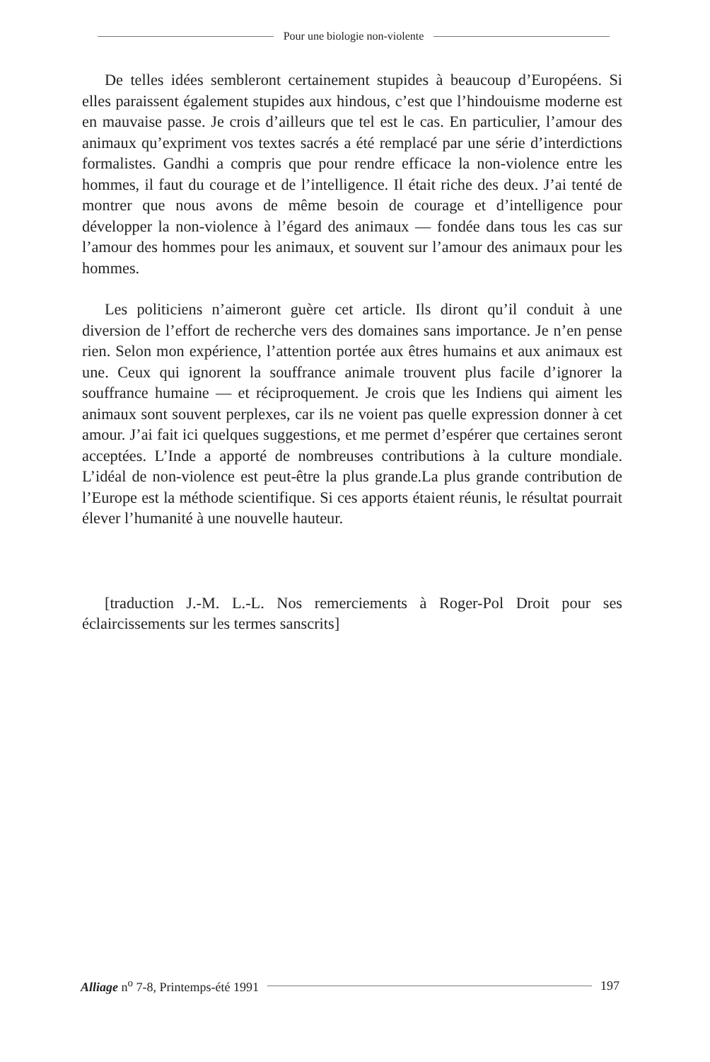Pour une biologie non-violente
De telles idées sembleront certainement stupides à beaucoup d’Européens. Si elles paraissent également stupides aux hindous, c’est que l’hindouisme moderne est en mauvaise passe. Je crois d’ailleurs que tel est le cas. En particulier, l’amour des animaux qu’expriment vos textes sacrés a été remplacé par une série d’interdictions formalistes. Gandhi a compris que pour rendre efficace la non-violence entre les hommes, il faut du courage et de l’intelligence. Il était riche des deux. J’ai tenté de montrer que nous avons de même besoin de courage et d’intelligence pour développer la non-violence à l’égard des animaux — fondée dans tous les cas sur l’amour des hommes pour les animaux, et souvent sur l’amour des animaux pour les hommes.
Les politiciens n’aimeront guère cet article. Ils diront qu’il conduit à une diversion de l’effort de recherche vers des domaines sans importance. Je n’en pense rien. Selon mon expérience, l’attention portée aux êtres humains et aux animaux est une. Ceux qui ignorent la souffrance animale trouvent plus facile d’ignorer la souffrance humaine — et réciproquement. Je crois que les Indiens qui aiment les animaux sont souvent perplexes, car ils ne voient pas quelle expression donner à cet amour. J’ai fait ici quelques suggestions, et me permet d’espérer que certaines seront acceptées. L’Inde a apporté de nombreuses contributions à la culture mondiale. L’idéal de non-violence est peut-être la plus grande.La plus grande contribution de l’Europe est la méthode scientifique. Si ces apports étaient réunis, le résultat pourrait élever l’humanité à une nouvelle hauteur.
[traduction J.-M. L.-L. Nos remerciements à Roger-Pol Droit pour ses éclaircissements sur les termes sanscrits]
Alliage n<sup>o</sup> 7-8, Printemps-été 1991 197